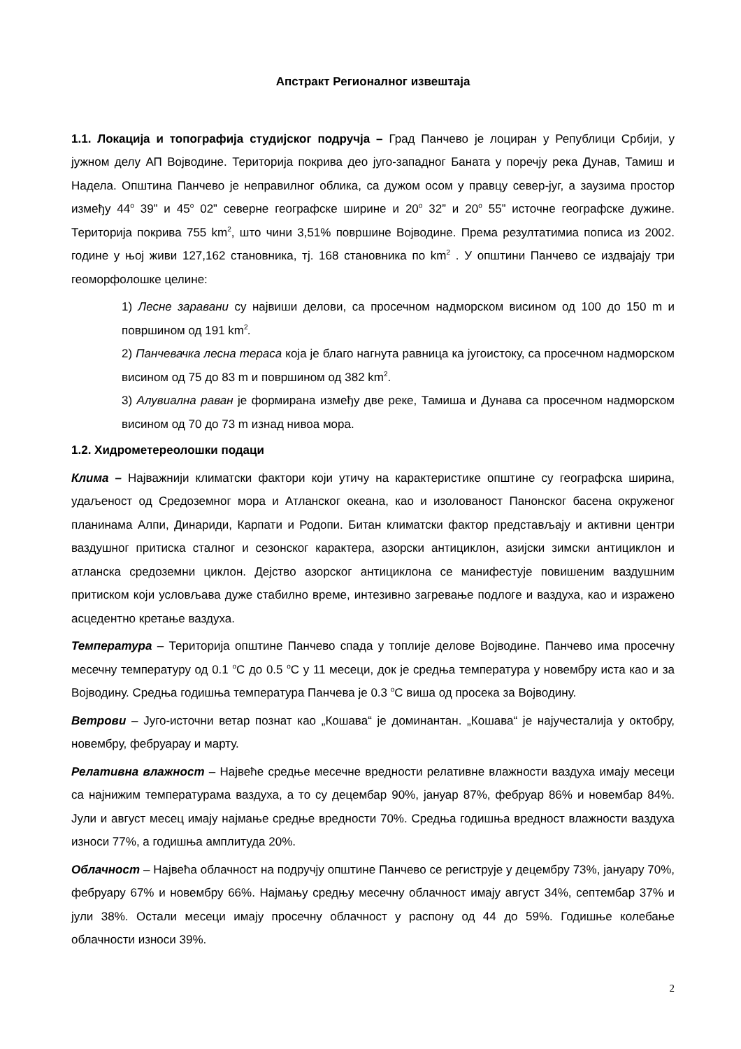Апстракт Регионалног извештаја
1.1. Локација и топографија студијског подручја – Град Панчево је лоциран у Републици Србији, у јужном делу АП Војводине. Територија покрива део југо-западног Баната у поречју река Дунав, Тамиш и Надела. Општина Панчево је неправилног облика, са дужом осом у правцу север-југ, а заузима простор између 44<sup>o</sup> 39” и 45<sup>o</sup> 02” северне географске ширине и 20<sup>o</sup> 32” и 20<sup>o</sup> 55” источне географске дужине. Територија покрива 755 km<sup>2</sup>, што чини 3,51% површине Војводине. Према резултатимиа пописа из 2002. године у њој живи 127,162 становника, тј. 168 становника по km<sup>2</sup> . У општини Панчево се издвајају три геоморфолошке целине:
1) Лесне заравани су највиши делови, са просечном надморском висином од 100 до 150 m и површином од 191 km<sup>2</sup>.
2) Панчевачка лесна тераса која је благо нагнута равница ка југоистоку, са просечном надморском висином од 75 до 83 m и површином од 382 km<sup>2</sup>.
3) Алувиална раван је формирана између две реке, Тамиша и Дунава са просечном надморском висином од 70 до 73 m изнад нивоа мора.
1.2. Хидрометереолошки подаци
Клима – Најважнији климатски фактори који утичу на карактеристике општине су географска ширина, удаљеност од Средоземног мора и Атланског океана, као и изолованост Панонског басена окруженог планинама Алпи, Динариди, Карпати и Родопи. Битан климатски фактор представљају и активни центри ваздушног притиска сталног и сезонског карактера, азорски антициклон, азијски зимски антициклон и атланска средоземни циклон. Дејство азорског антициклона се манифестује повишеним ваздушним притиском који условљава дуже стабилно време, интезивно загревање подлоге и ваздуха, као и изражено асцедентно кретање ваздуха.
Температура – Територија општине Панчево спада у топлије делове Војводине. Панчево има просечну месечну температуру од 0.1 <sup>o</sup>C до 0.5 <sup>o</sup>C у 11 месеци, док је средња температура у новембру иста као и за Војводину. Средња годишња температура Панчева је 0.3 <sup>o</sup>C виша од просека за Војводину.
Ветрови – Југо-источни ветар познат као „Кошава“ је доминантан. „Кошава“ је најучесталија у октобру, новембру, фебруарау и марту.
Релативна влажност – Највеће средње месечне вредности релативне влажности ваздуха имају месеци са најнижим температурама ваздуха, а то су децембар 90%, јануар 87%, фебруар 86% и новембар 84%. Јули и август месец имају најмање средње вредности 70%. Средња годишња вредност влажности ваздуха износи 77%, а годишња амплитуда 20%.
Облачност – Највећа облачност на подручју општине Панчево се региструје у децембру 73%, јануару 70%, фебруару 67% и новембру 66%. Најмању средњу месечну облачност имају август 34%, септембар 37% и јули 38%. Остали месеци имају просечну облачност у распону од 44 до 59%. Годишње колебање облачности износи 39%.
2